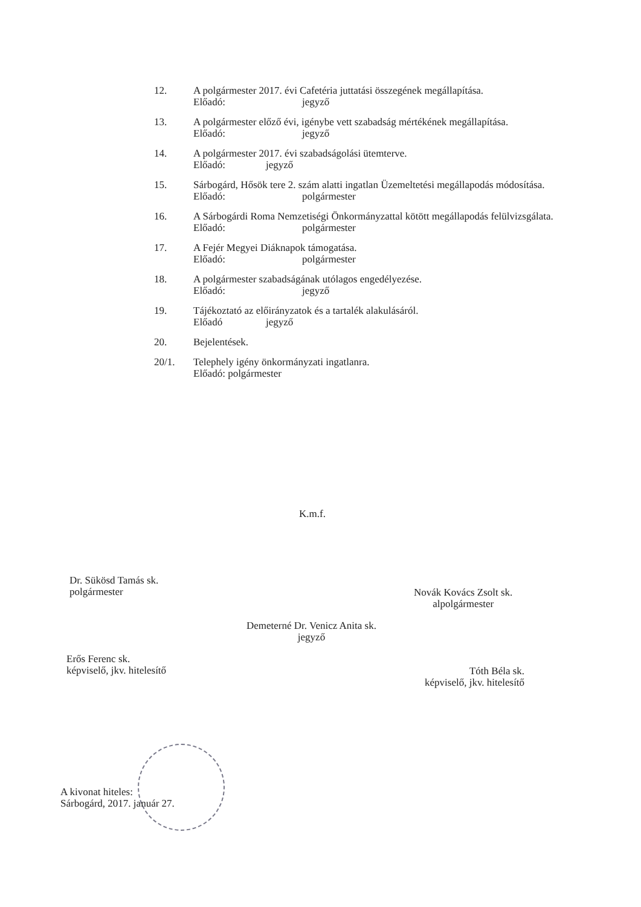12. A polgármester 2017. évi Cafetéria juttatási összegének megállapítása.
Előadó: jegyző
13. A polgármester előző évi, igénybe vett szabadság mértékének megállapítása.
Előadó: jegyző
14. A polgármester 2017. évi szabadságolási ütemterve.
Előadó: jegyző
15. Sárbogárd, Hősök tere 2. szám alatti ingatlan Üzemeltetési megállapodás módosítása.
Előadó: polgármester
16. A Sárbogárdi Roma Nemzetiségi Önkormányzattal kötött megállapodás felülvizsgálata.
Előadó: polgármester
17. A Fejér Megyei Diáknapok támogatása.
Előadó: polgármester
18. A polgármester szabadságának utólagos engedélyezése.
Előadó: jegyző
19. Tájékoztató az előirányzatok és a tartalék alakulásáról.
Előadó jegyző
20. Bejelentések.
20/1. Telephely igény önkormányzati ingatlanra.
Előadó: polgármester
K.m.f.
Dr. Sükösd Tamás sk.
polgármester
Novák Kovács Zsolt sk.
alpolgármester
Demeterné Dr. Venicz Anita sk.
jegyző
Erős Ferenc sk.
képviselő, jkv. hitelesítő
Tóth Béla sk.
képviselő, jkv. hitelesítő
A kivonat hiteles:
Sárbogárd, 2017. január 27.